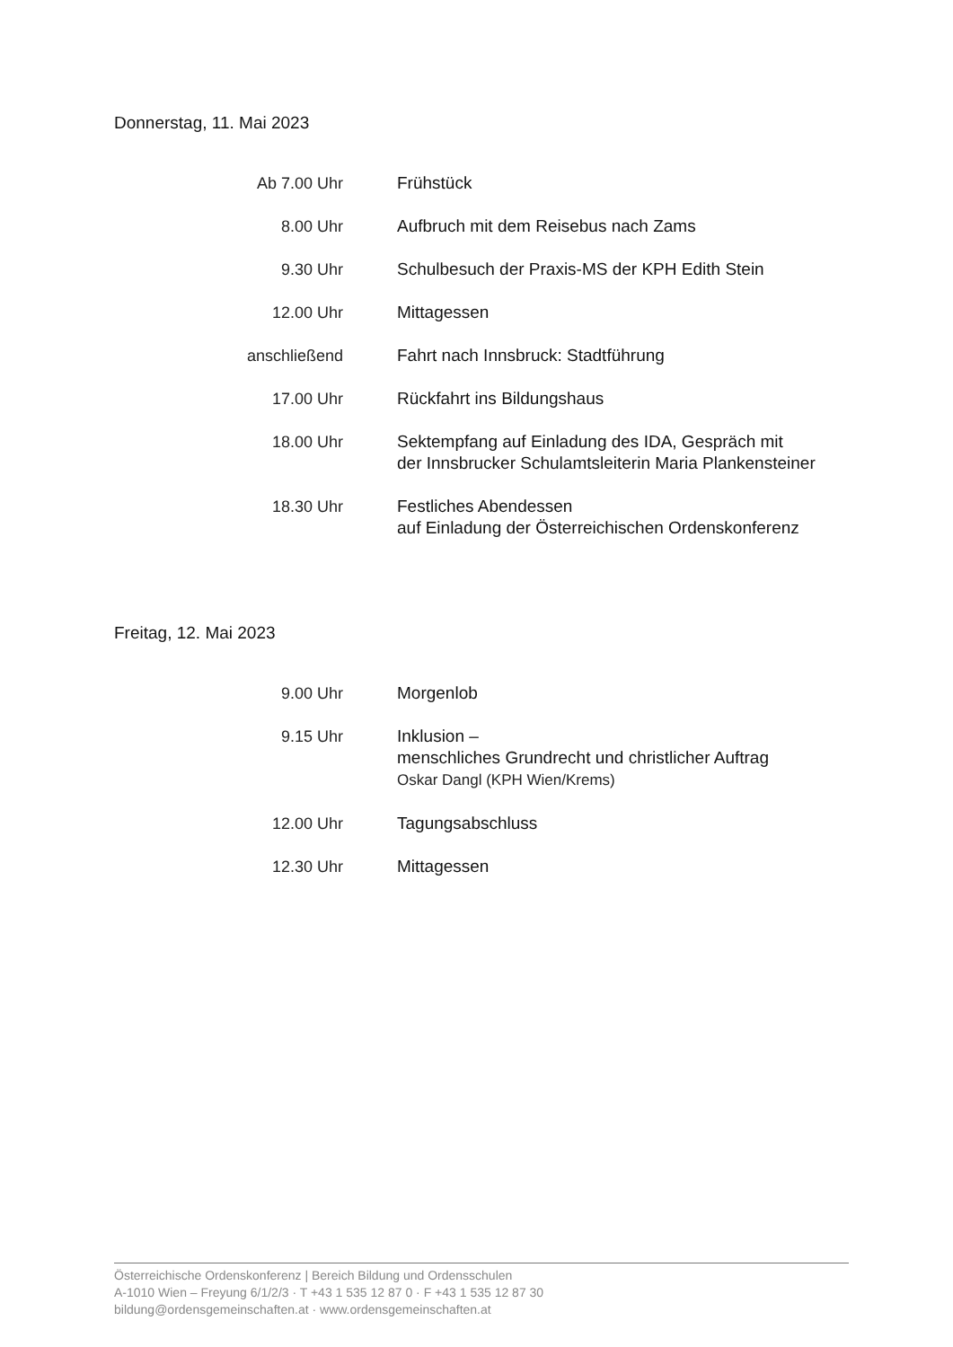Donnerstag, 11. Mai 2023
Ab 7.00 Uhr Frühstück
8.00 Uhr Aufbruch mit dem Reisebus nach Zams
9.30 Uhr Schulbesuch der Praxis-MS der KPH Edith Stein
12.00 Uhr Mittagessen
anschließend Fahrt nach Innsbruck: Stadtführung
17.00 Uhr Rückfahrt ins Bildungshaus
18.00 Uhr Sektempfang auf Einladung des IDA, Gespräch mit
der Innsbrucker Schulamtsleiterin Maria Plankensteiner
18.30 Uhr Festliches Abendessen
auf Einladung der Österreichischen Ordenskonferenz
Freitag, 12. Mai 2023
9.00 Uhr Morgenlob
9.15 Uhr Inklusion –
menschliches Grundrecht und christlicher Auftrag
Oskar Dangl (KPH Wien/Krems)
12.00 Uhr Tagungsabschluss
12.30 Uhr Mittagessen
Österreichische Ordenskonferenz | Bereich Bildung und Ordensschulen
A-1010 Wien – Freyung 6/1/2/3 · T +43 1 535 12 87 0 · F +43 1 535 12 87 30
bildung@ordensgemeinschaften.at · www.ordensgemeinschaften.at